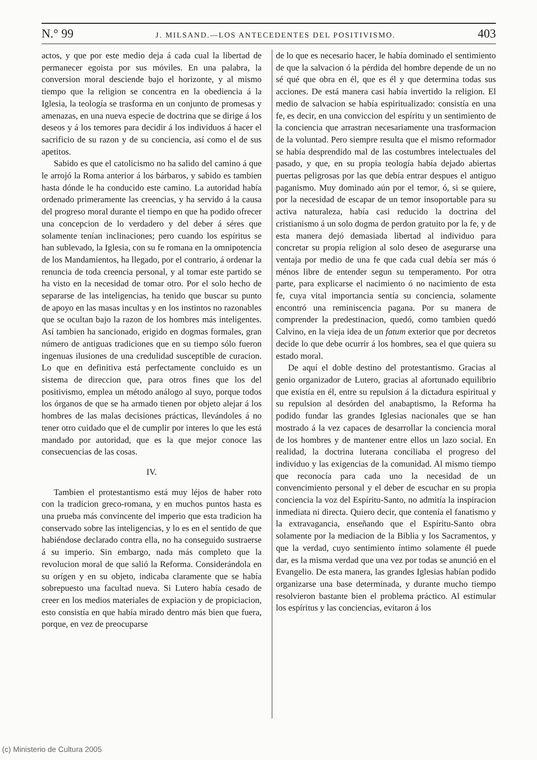N.° 99 J. MILSAND.—LOS ANTECEDENTES DEL POSITIVISMO. 403
actos, y que por este medio deja á cada cual la libertad de permanecer egoista por sus móviles. En una palabra, la conversion moral desciende bajo el horizonte, y al mismo tiempo que la religion se concentra en la obediencia á la Iglesia, la teología se trasforma en un conjunto de promesas y amenazas, en una nueva especie de doctrina que se dirige á los deseos y á los temores para decidir á los individuos á hacer el sacrificio de su razon y de su conciencia, así como el de sus apetitos.
Sabido es que el catolicismo no ha salido del camino á que le arrojó la Roma anterior á los bárbaros, y sabido es tambien hasta dónde le ha conducido este camino. La autoridad había ordenado primeramente las creencias, y ha servido á la causa del progreso moral durante el tiempo en que ha podido ofrecer una concepcion de lo verdadero y del deber á séres que solamente tenían inclinaciones; pero cuando los espíritus se han sublevado, la Iglesia, con su fe romana en la omnipotencia de los Mandamientos, ha llegado, por el contrario, á ordenar la renuncia de toda creencia personal, y al tomar este partido se ha visto en la necesidad de tomar otro. Por el solo hecho de separarse de las inteligencias, ha tenido que buscar su punto de apoyo en las masas incultas y en los instintos no razonables que se ocultan bajo la razon de los hombres más inteligentes. Así tambien ha sancionado, erigido en dogmas formales, gran número de antiguas tradiciones que en su tiempo sólo fueron ingenuas ilusiones de una credulidad susceptible de curacion. Lo que en definitiva está perfectamente concluido es un sistema de direccion que, para otros fines que los del positivismo, emplea un método análogo al suyo, porque todos los órganos de que se ha armado tienen por objeto alejar á los hombres de las malas decisiones prácticas, llevándoles á no tener otro cuidado que el de cumplir por interes lo que les está mandado por autoridad, que es la que mejor conoce las consecuencias de las cosas.
IV.
Tambien el protestantismo está muy léjos de haber roto con la tradicion greco-romana, y en muchos puntos hasta es una prueba más convincente del imperio que esta tradicion ha conservado sobre las inteligencias, y lo es en el sentido de que habiéndose declarado contra ella, no ha conseguido sustraerse á su imperio. Sin embargo, nada más completo que la revolucion moral de que salió la Reforma. Considerándola en su orígen y en su objeto, indicaba claramente que se había sobrepuesto una facultad nueva. Si Lutero había cesado de creer en los medios materiales de expiacion y de propiciacion, esto consistía en que había mirado dentro más bien que fuera, porque, en vez de preocuparse
de lo que es necesario hacer, le había dominado el sentimiento de que la salvacion ó la pérdida del hombre depende de un no sé qué que obra en él, que es él y que determina todas sus acciones. De está manera casi había invertido la religion. El medio de salvacion se había espiritualizado: consistía en una fe, es decir, en una conviccion del espíritu y un sentimiento de la conciencia que arrastran necesariamente una trasformacion de la voluntad. Pero siempre resulta que el mismo reformador se había desprendido mal de las costumbres intelectuales del pasado, y que, en su propia teología había dejado abiertas puertas peligrosas por las que debía entrar despues el antiguo paganismo. Muy dominado aún por el temor, ó, si se quiere, por la necesidad de escapar de un temor insoportable para su activa naturaleza, había casi reducido la doctrina del cristianismo á un solo dogma de perdon gratuito por la fe, y de esta manera dejó demasiada libertad al individuo para concretar su propia religion al solo deseo de asegurarse una ventaja por medio de una fe que cada cual debía ser más ó ménos libre de entender segun su temperamento. Por otra parte, para explicarse el nacimiento ó no nacimiento de esta fe, cuya vital importancia sentía su conciencia, solamente encontró una reminiscencia pagana. Por su manera de comprender la predestinacion, quedó, como tambien quedó Calvino, en la vieja idea de un fatum exterior que por decretos decide lo que debe ocurrir á los hombres, sea el que quiera su estado moral.
De aquí el doble destino del protestantismo. Gracias al genio organizador de Lutero, gracias al afortunado equilibrio que existía en él, entre su repulsion á la dictadura espiritual y su repulsion al desórden del anabaptismo, la Reforma ha podido fundar las grandes Iglesias nacionales que se han mostrado á la vez capaces de desarrollar la conciencia moral de los hombres y de mantener entre ellos un lazo social. En realidad, la doctrina luterana conciliaba el progreso del individuo y las exigencias de la comunidad. Al mismo tiempo que reconocía para cada uno la necesidad de un convencimiento personal y el deber de escuchar en su propia conciencia la voz del Espíritu-Santo, no admitía la inspiracion inmediata ni directa. Quiero decir, que contenía el fanatismo y la extravagancia, enseñando que el Espíritu-Santo obra solamente por la mediacion de la Biblia y los Sacramentos, y que la verdad, cuyo sentimiento íntimo solamente él puede dar, es la misma verdad que una vez por todas se anunció en el Evangelio. De esta manera, las grandes Iglesias habían podido organizarse una base determinada, y durante mucho tiempo resolvieron bastante bien el problema práctico. Al estimular los espíritus y las conciencias, evitaron á los
(c) Ministerio de Cultura 2005